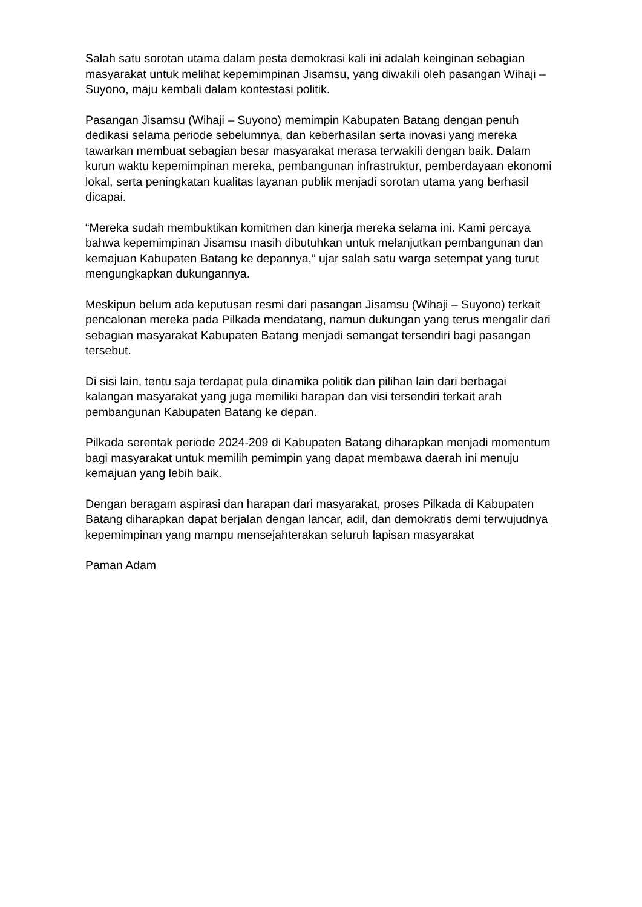Salah satu sorotan utama dalam pesta demokrasi kali ini adalah keinginan sebagian masyarakat untuk melihat kepemimpinan Jisamsu, yang diwakili oleh pasangan Wihaji – Suyono, maju kembali dalam kontestasi politik.
Pasangan Jisamsu (Wihaji – Suyono) memimpin Kabupaten Batang dengan penuh dedikasi selama periode sebelumnya, dan keberhasilan serta inovasi yang mereka tawarkan membuat sebagian besar masyarakat merasa terwakili dengan baik. Dalam kurun waktu kepemimpinan mereka, pembangunan infrastruktur, pemberdayaan ekonomi lokal, serta peningkatan kualitas layanan publik menjadi sorotan utama yang berhasil dicapai.
“Mereka sudah membuktikan komitmen dan kinerja mereka selama ini. Kami percaya bahwa kepemimpinan Jisamsu masih dibutuhkan untuk melanjutkan pembangunan dan kemajuan Kabupaten Batang ke depannya,” ujar salah satu warga setempat yang turut mengungkapkan dukungannya.
Meskipun belum ada keputusan resmi dari pasangan Jisamsu (Wihaji – Suyono) terkait pencalonan mereka pada Pilkada mendatang, namun dukungan yang terus mengalir dari sebagian masyarakat Kabupaten Batang menjadi semangat tersendiri bagi pasangan tersebut.
Di sisi lain, tentu saja terdapat pula dinamika politik dan pilihan lain dari berbagai kalangan masyarakat yang juga memiliki harapan dan visi tersendiri terkait arah pembangunan Kabupaten Batang ke depan.
Pilkada serentak periode 2024-209 di Kabupaten Batang diharapkan menjadi momentum bagi masyarakat untuk memilih pemimpin yang dapat membawa daerah ini menuju kemajuan yang lebih baik.
Dengan beragam aspirasi dan harapan dari masyarakat, proses Pilkada di Kabupaten Batang diharapkan dapat berjalan dengan lancar, adil, dan demokratis demi terwujudnya kepemimpinan yang mampu mensejahterakan seluruh lapisan masyarakat
Paman Adam